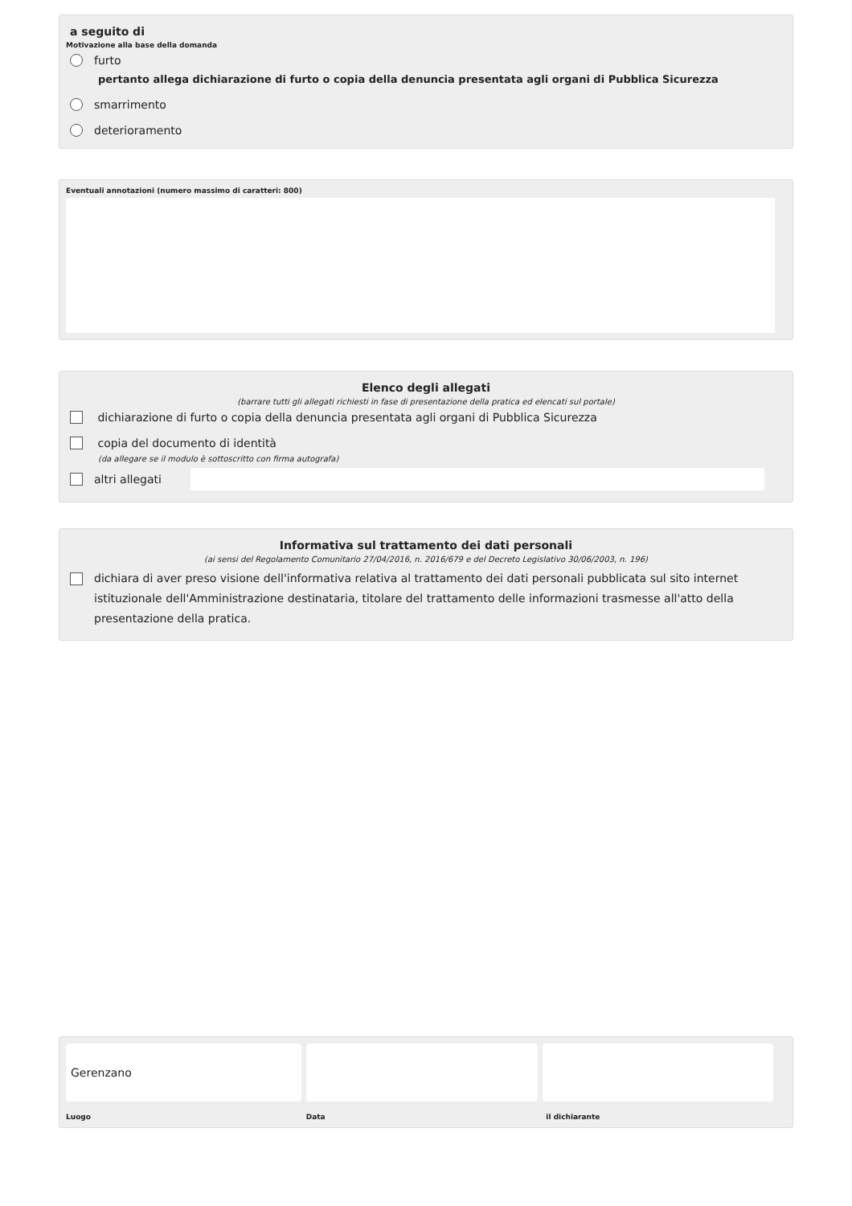a seguito di
Motivazione alla base della domanda
furto
pertanto allega dichiarazione di furto o copia della denuncia presentata agli organi di Pubblica Sicurezza
smarrimento
deterioramento
Eventuali annotazioni (numero massimo di caratteri: 800)
Elenco degli allegati
(barrare tutti gli allegati richiesti in fase di presentazione della pratica ed elencati sul portale)
dichiarazione di furto o copia della denuncia presentata agli organi di Pubblica Sicurezza
copia del documento di identità
(da allegare se il modulo è sottoscritto con firma autografa)
altri allegati
Informativa sul trattamento dei dati personali
(ai sensi del Regolamento Comunitario 27/04/2016, n. 2016/679 e del Decreto Legislativo 30/06/2003, n. 196)
dichiara di aver preso visione dell'informativa relativa al trattamento dei dati personali pubblicata sul sito internet istituzionale dell'Amministrazione destinataria, titolare del trattamento delle informazioni trasmesse all'atto della presentazione della pratica.
Gerenzano
Luogo Data il dichiarante